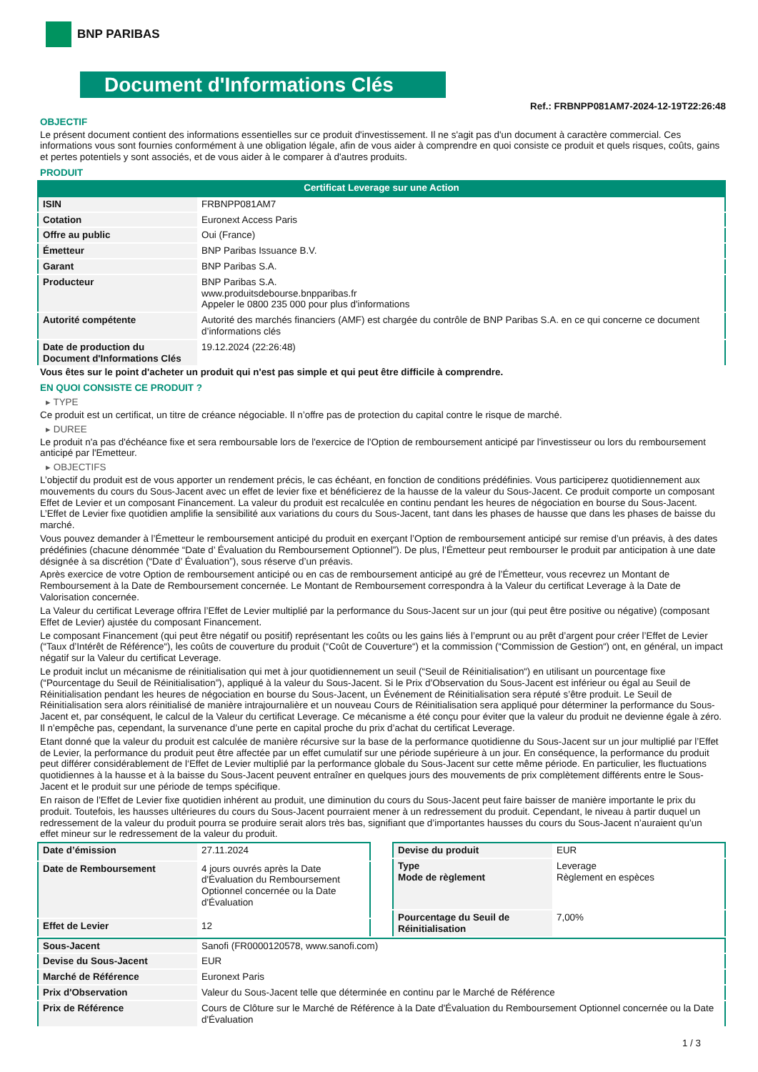BNP PARIBAS
Document d'Informations Clés
Ref.: FRBNPP081AM7-2024-12-19T22:26:48
OBJECTIF
Le présent document contient des informations essentielles sur ce produit d'investissement. Il ne s'agit pas d'un document à caractère commercial. Ces informations vous sont fournies conformément à une obligation légale, afin de vous aider à comprendre en quoi consiste ce produit et quels risques, coûts, gains et pertes potentiels y sont associés, et de vous aider à le comparer à d'autres produits.
PRODUIT
Certificat Leverage sur une Action
| ISIN | FRBNPP081AM7 |
| Cotation | Euronext Access Paris |
| Offre au public | Oui (France) |
| Émetteur | BNP Paribas Issuance B.V. |
| Garant | BNP Paribas S.A. |
| Producteur | BNP Paribas S.A. www.produitsdebourse.bnpparibas.fr Appeler le 0800 235 000 pour plus d'informations |
| Autorité compétente | Autorité des marchés financiers (AMF) est chargée du contrôle de BNP Paribas S.A. en ce qui concerne ce document d’informations clés |
| Date de production du Document d'Informations Clés | 19.12.2024 (22:26:48) |
Vous êtes sur le point d'acheter un produit qui n'est pas simple et qui peut être difficile à comprendre.
EN QUOI CONSISTE CE PRODUIT ?
▸ TYPE
Ce produit est un certificat, un titre de créance négociable. Il n’offre pas de protection du capital contre le risque de marché.
▸ DUREE
Le produit n'a pas d'échéance fixe et sera remboursable lors de l'exercice de l'Option de remboursement anticipé par l'investisseur ou lors du remboursement anticipé par l'Emetteur.
▸ OBJECTIFS
L’objectif du produit est de vous apporter un rendement précis, le cas échéant, en fonction de conditions prédéfinies. Vous participerez quotidiennement aux mouvements du cours du Sous-Jacent avec un effet de levier fixe et bénéficierez de la hausse de la valeur du Sous-Jacent. Ce produit comporte un composant Effet de Levier et un composant Financement. La valeur du produit est recalculée en continu pendant les heures de négociation en bourse du Sous-Jacent. L’Effet de Levier fixe quotidien amplifie la sensibilité aux variations du cours du Sous-Jacent, tant dans les phases de hausse que dans les phases de baisse du marché.
Vous pouvez demander à l’Émetteur le remboursement anticipé du produit en exerçant l’Option de remboursement anticipé sur remise d’un préavis, à des dates prédéfinies (chacune dénommée “Date d’ Évaluation du Remboursement Optionnel”). De plus, l’Émetteur peut rembourser le produit par anticipation à une date désignée à sa discrétion (“Date d’ Évaluation”), sous réserve d’un préavis.
Après exercice de votre Option de remboursement anticipé ou en cas de remboursement anticipé au gré de l’Émetteur, vous recevrez un Montant de Remboursement à la Date de Remboursement concernée. Le Montant de Remboursement correspondra à la Valeur du certificat Leverage à la Date de Valorisation concernée.
La Valeur du certificat Leverage offrira l’Effet de Levier multiplié par la performance du Sous-Jacent sur un jour (qui peut être positive ou négative) (composant Effet de Levier) ajustée du composant Financement.
Le composant Financement (qui peut être négatif ou positif) représentant les coûts ou les gains liés à l’emprunt ou au prêt d’argent pour créer l’Effet de Levier (“Taux d’Intérêt de Référence“), les coûts de couverture du produit (“Coût de Couverture“) et la commission (“Commission de Gestion“) ont, en général, un impact négatif sur la Valeur du certificat Leverage.
Le produit inclut un mécanisme de réinitialisation qui met à jour quotidiennement un seuil (“Seuil de Réinitialisation“) en utilisant un pourcentage fixe (“Pourcentage du Seuil de Réinitialisation”), appliqué à la valeur du Sous-Jacent. Si le Prix d’Observation du Sous-Jacent est inférieur ou égal au Seuil de Réinitialisation pendant les heures de négociation en bourse du Sous-Jacent, un Événement de Réinitialisation sera réputé s’être produit. Le Seuil de Réinitialisation sera alors réinitialisé de manière intrajournalière et un nouveau Cours de Réinitialisation sera appliqué pour déterminer la performance du Sous-Jacent et, par conséquent, le calcul de la Valeur du certificat Leverage. Ce mécanisme a été conçu pour éviter que la valeur du produit ne devienne égale à zéro. Il n’empêche pas, cependant, la survenance d’une perte en capital proche du prix d’achat du certificat Leverage.
Etant donné que la valeur du produit est calculée de manière récursive sur la base de la performance quotidienne du Sous-Jacent sur un jour multiplié par l’Effet de Levier, la performance du produit peut être affectée par un effet cumulatif sur une période supérieure à un jour. En conséquence, la performance du produit peut différer considérablement de l‘Effet de Levier multiplié par la performance globale du Sous-Jacent sur cette même période. En particulier, les fluctuations quotidiennes à la hausse et à la baisse du Sous-Jacent peuvent entraîner en quelques jours des mouvements de prix complètement différents entre le Sous-Jacent et le produit sur une période de temps spécifique.
En raison de l’Effet de Levier fixe quotidien inhérent au produit, une diminution du cours du Sous-Jacent peut faire baisser de manière importante le prix du produit. Toutefois, les hausses ultérieures du cours du Sous-Jacent pourraient mener à un redressement du produit. Cependant, le niveau à partir duquel un redressement de la valeur du produit pourra se produire serait alors très bas, signifiant que d’importantes hausses du cours du Sous-Jacent n’auraient qu’un effet mineur sur le redressement de la valeur du produit.
| Date d’émission | 27.11.2024 |
| Date de Remboursement | 4 jours ouvrés après la Date d'Évaluation du Remboursement Optionnel concernée ou la Date d'Évaluation |
| Effet de Levier | 12 |
| Devise du produit | EUR |
| Type Mode de règlement | Leverage Règlement en espèces |
| Pourcentage du Seuil de Réinitialisation | 7,00% |
| Sous-Jacent | Sanofi (FR0000120578, www.sanofi.com) |
| Devise du Sous-Jacent | EUR |
| Marché de Référence | Euronext Paris |
| Prix d'Observation | Valeur du Sous-Jacent telle que déterminée en continu par le Marché de Référence |
| Prix de Référence | Cours de Clôture sur le Marché de Référence à la Date d'Évaluation du Remboursement Optionnel concernée ou la Date d'Évaluation |
1 / 3